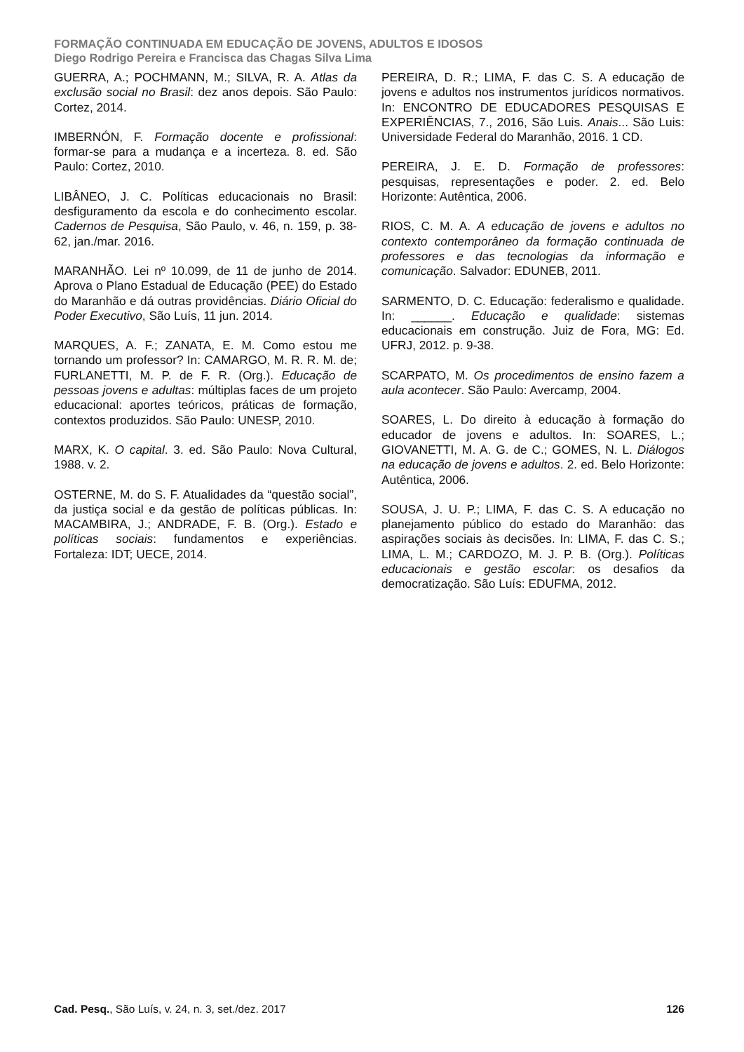FORMAÇÃO CONTINUADA EM EDUCAÇÃO DE JOVENS, ADULTOS E IDOSOS
Diego Rodrigo Pereira e Francisca das Chagas Silva Lima
GUERRA, A.; POCHMANN, M.; SILVA, R. A. Atlas da exclusão social no Brasil: dez anos depois. São Paulo: Cortez, 2014.
IMBERNÓN, F. Formação docente e profissional: formar-se para a mudança e a incerteza. 8. ed. São Paulo: Cortez, 2010.
LIBÂNEO, J. C. Políticas educacionais no Brasil: desfiguramento da escola e do conhecimento escolar. Cadernos de Pesquisa, São Paulo, v. 46, n. 159, p. 38-62, jan./mar. 2016.
MARANHÃO. Lei nº 10.099, de 11 de junho de 2014. Aprova o Plano Estadual de Educação (PEE) do Estado do Maranhão e dá outras providências. Diário Oficial do Poder Executivo, São Luís, 11 jun. 2014.
MARQUES, A. F.; ZANATA, E. M. Como estou me tornando um professor? In: CAMARGO, M. R. R. M. de; FURLANETTI, M. P. de F. R. (Org.). Educação de pessoas jovens e adultas: múltiplas faces de um projeto educacional: aportes teóricos, práticas de formação, contextos produzidos. São Paulo: UNESP, 2010.
MARX, K. O capital. 3. ed. São Paulo: Nova Cultural, 1988. v. 2.
OSTERNE, M. do S. F. Atualidades da “questão social”, da justiça social e da gestão de políticas públicas. In: MACAMBIRA, J.; ANDRADE, F. B. (Org.). Estado e políticas sociais: fundamentos e experiências. Fortaleza: IDT; UECE, 2014.
PEREIRA, D. R.; LIMA, F. das C. S. A educação de jovens e adultos nos instrumentos jurídicos normativos. In: ENCONTRO DE EDUCADORES PESQUISAS E EXPERIÊNCIAS, 7., 2016, São Luis. Anais... São Luis: Universidade Federal do Maranhão, 2016. 1 CD.
PEREIRA, J. E. D. Formação de professores: pesquisas, representações e poder. 2. ed. Belo Horizonte: Autêntica, 2006.
RIOS, C. M. A. A educação de jovens e adultos no contexto contemporâneo da formação continuada de professores e das tecnologias da informação e comunicação. Salvador: EDUNEB, 2011.
SARMENTO, D. C. Educação: federalismo e qualidade. In: ______. Educação e qualidade: sistemas educacionais em construção. Juiz de Fora, MG: Ed. UFRJ, 2012. p. 9-38.
SCARPATO, M. Os procedimentos de ensino fazem a aula acontecer. São Paulo: Avercamp, 2004.
SOARES, L. Do direito à educação à formação do educador de jovens e adultos. In: SOARES, L.; GIOVANETTI, M. A. G. de C.; GOMES, N. L. Diálogos na educação de jovens e adultos. 2. ed. Belo Horizonte: Autêntica, 2006.
SOUSA, J. U. P.; LIMA, F. das C. S. A educação no planejamento público do estado do Maranhão: das aspirações sociais às decisões. In: LIMA, F. das C. S.; LIMA, L. M.; CARDOZO, M. J. P. B. (Org.). Políticas educacionais e gestão escolar: os desafios da democratização. São Luís: EDUFMA, 2012.
Cad. Pesq., São Luís, v. 24, n. 3, set./dez. 2017 126